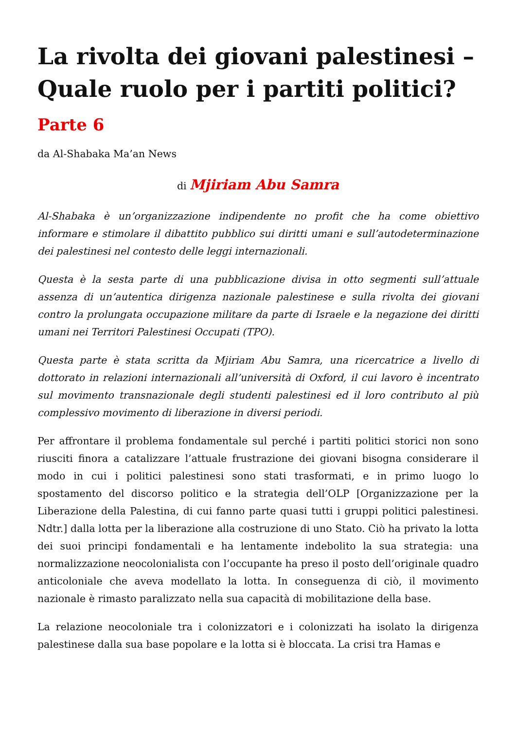La rivolta dei giovani palestinesi – Quale ruolo per i partiti politici?
Parte 6
da Al-Shabaka Ma’an News
di Mjiriam Abu Samra
Al-Shabaka è un’organizzazione indipendente no profit che ha come obiettivo informare e stimolare il dibattito pubblico sui diritti umani e sull’autodeterminazione dei palestinesi nel contesto delle leggi internazionali.
Questa è la sesta parte di una pubblicazione divisa in otto segmenti sull’attuale assenza di un’autentica dirigenza nazionale palestinese e sulla rivolta dei giovani contro la prolungata occupazione militare da parte di Israele e la negazione dei diritti umani nei Territori Palestinesi Occupati (TPO).
Questa parte è stata scritta da Mjiriam Abu Samra, una ricercatrice a livello di dottorato in relazioni internazionali all’università di Oxford, il cui lavoro è incentrato sul movimento transnazionale degli studenti palestinesi ed il loro contributo al più complessivo movimento di liberazione in diversi periodi.
Per affrontare il problema fondamentale sul perché i partiti politici storici non sono riusciti finora a catalizzare l’attuale frustrazione dei giovani bisogna considerare il modo in cui i politici palestinesi sono stati trasformati, e in primo luogo lo spostamento del discorso politico e la strategia dell’OLP [Organizzazione per la Liberazione della Palestina, di cui fanno parte quasi tutti i gruppi politici palestinesi. Ndtr.] dalla lotta per la liberazione alla costruzione di uno Stato. Ciò ha privato la lotta dei suoi principi fondamentali e ha lentamente indebolito la sua strategia: una normalizzazione neocolonialista con l’occupante ha preso il posto dell’originale quadro anticoloniale che aveva modellato la lotta. In conseguenza di ciò, il movimento nazionale è rimasto paralizzato nella sua capacità di mobilitazione della base.
La relazione neocoloniale tra i colonizzatori e i colonizzati ha isolato la dirigenza palestinese dalla sua base popolare e la lotta si è bloccata. La crisi tra Hamas e